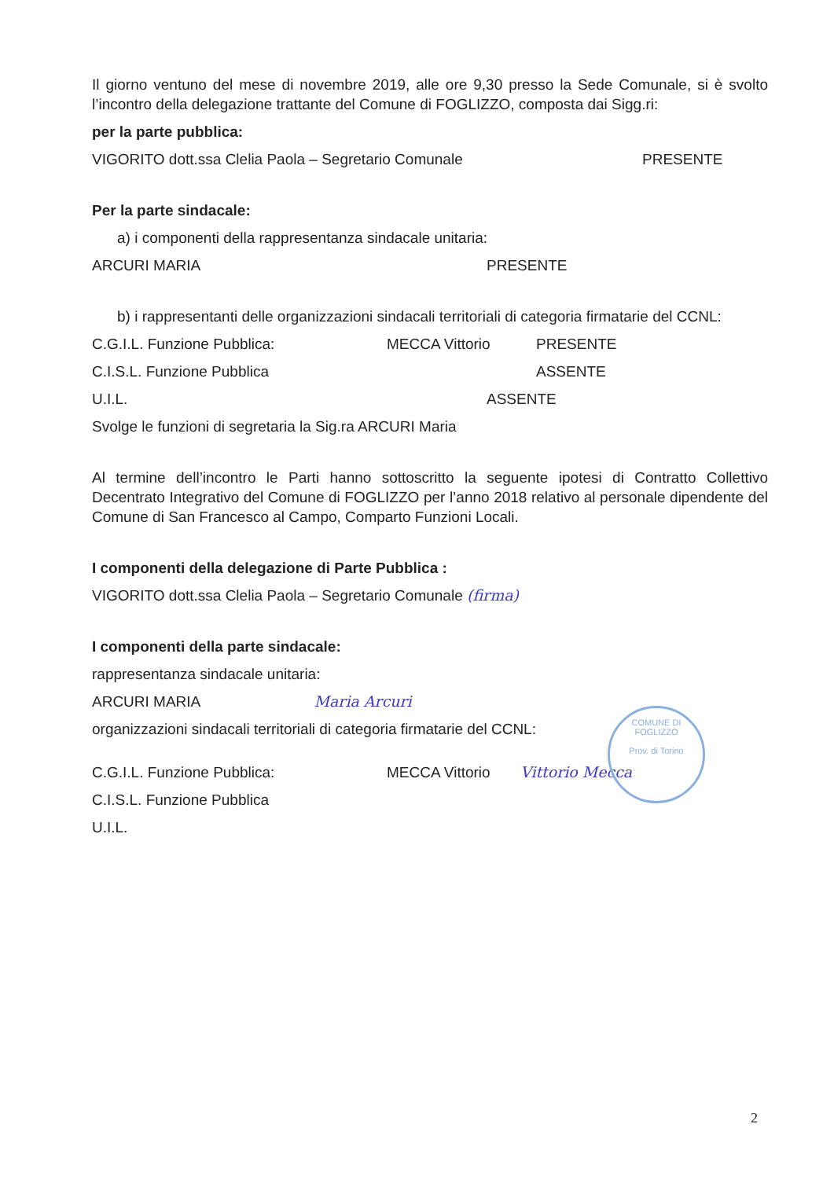Il giorno ventuno del mese di novembre 2019, alle ore 9,30 presso la Sede Comunale, si è svolto l’incontro della delegazione trattante del Comune di FOGLIZZO, composta dai Sigg.ri:
per la parte pubblica:
VIGORITO dott.ssa Clelia Paola – Segretario Comunale PRESENTE
Per la parte sindacale:
a) i componenti della rappresentanza sindacale unitaria:
ARCURI MARIA PRESENTE
b) i rappresentanti delle organizzazioni sindacali territoriali di categoria firmatarie del CCNL:
C.G.I.L. Funzione Pubblica: MECCA Vittorio PRESENTE
C.I.S.L. Funzione Pubblica ASSENTE
U.I.L. ASSENTE
Svolge le funzioni di segretaria la Sig.ra ARCURI Maria
Al termine dell’incontro le Parti hanno sottoscritto la seguente ipotesi di Contratto Collettivo Decentrato Integrativo del Comune di FOGLIZZO per l’anno 2018 relativo al personale dipendente del Comune di San Francesco al Campo, Comparto Funzioni Locali.
I componenti della delegazione di Parte Pubblica :
VIGORITO dott.ssa Clelia Paola – Segretario Comunale (firma)
I componenti della parte sindacale:
rappresentanza sindacale unitaria:
ARCURI MARIA Maria Arcuri
organizzazioni sindacali territoriali di categoria firmatarie del CCNL:
C.G.I.L. Funzione Pubblica: MECCA Vittorio Vittorio Mecca
C.I.S.L. Funzione Pubblica
U.I.L.
COMUNE DI FOGLIZZO
Prov. di Torino
2